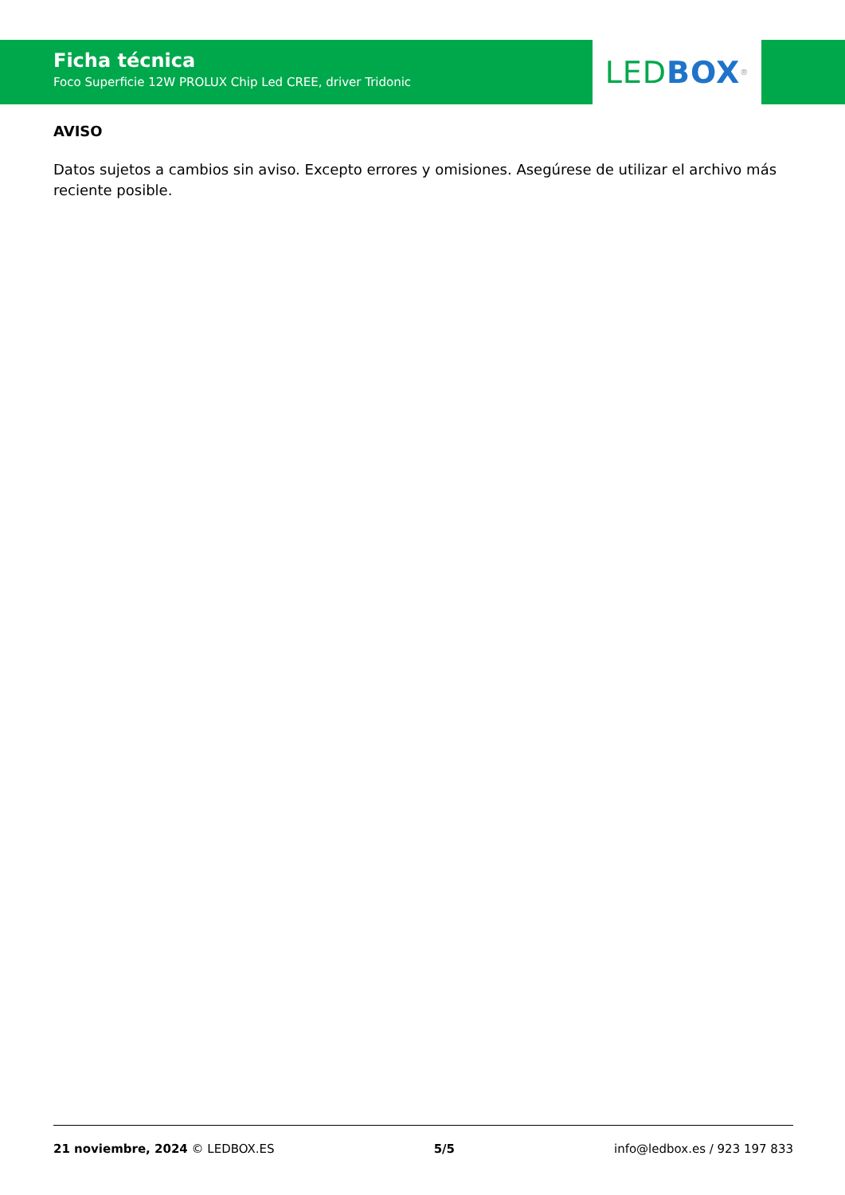Ficha técnica
Foco Superficie 12W PROLUX Chip Led CREE, driver Tridonic
LED BOX<sup>®</sup>
AVISO
Datos sujetos a cambios sin aviso. Excepto errores y omisiones. Asegúrese de utilizar el archivo más reciente posible.
21 noviembre, 2024 © LEDBOX.ES 5/5 info@ledbox.es / 923 197 833